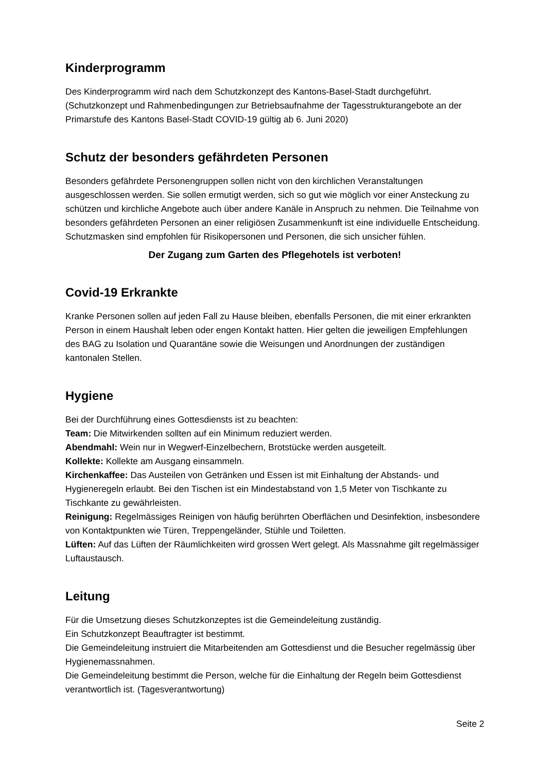Kinderprogramm
Des Kinderprogramm wird nach dem Schutzkonzept des Kantons-Basel-Stadt durchgeführt. (Schutzkonzept und Rahmenbedingungen zur Betriebsaufnahme der Tagesstrukturangebote an der Primarstufe des Kantons Basel-Stadt COVID-19 gültig ab 6. Juni 2020)
Schutz der besonders gefährdeten Personen
Besonders gefährdete Personengruppen sollen nicht von den kirchlichen Veranstaltungen ausgeschlossen werden. Sie sollen ermutigt werden, sich so gut wie möglich vor einer Ansteckung zu schützen und kirchliche Angebote auch über andere Kanäle in Anspruch zu nehmen. Die Teilnahme von besonders gefährdeten Personen an einer religiösen Zusammenkunft ist eine individuelle Entscheidung.
Schutzmasken sind empfohlen für Risikopersonen und Personen, die sich unsicher fühlen.
Der Zugang zum Garten des Pflegehotels ist verboten!
Covid-19 Erkrankte
Kranke Personen sollen auf jeden Fall zu Hause bleiben, ebenfalls Personen, die mit einer erkrankten Person in einem Haushalt leben oder engen Kontakt hatten. Hier gelten die jeweiligen Empfehlungen des BAG zu Isolation und Quarantäne sowie die Weisungen und Anordnungen der zuständigen kantonalen Stellen.
Hygiene
Bei der Durchführung eines Gottesdiensts ist zu beachten:
Team: Die Mitwirkenden sollten auf ein Minimum reduziert werden.
Abendmahl: Wein nur in Wegwerf-Einzelbechern, Brotstücke werden ausgeteilt.
Kollekte: Kollekte am Ausgang einsammeln.
Kirchenkaffee: Das Austeilen von Getränken und Essen ist mit Einhaltung der Abstands- und Hygieneregeln erlaubt. Bei den Tischen ist ein Mindestabstand von 1,5 Meter von Tischkante zu Tischkante zu gewährleisten.
Reinigung: Regelmässiges Reinigen von häufig berührten Oberflächen und Desinfektion, insbesondere von Kontaktpunkten wie Türen, Treppengeländer, Stühle und Toiletten.
Lüften: Auf das Lüften der Räumlichkeiten wird grossen Wert gelegt. Als Massnahme gilt regelmässiger Luftaustausch.
Leitung
Für die Umsetzung dieses Schutzkonzeptes ist die Gemeindeleitung zuständig.
Ein Schutzkonzept Beauftragter ist bestimmt.
Die Gemeindeleitung instruiert die Mitarbeitenden am Gottesdienst und die Besucher regelmässig über Hygienemassnahmen.
Die Gemeindeleitung bestimmt die Person, welche für die Einhaltung der Regeln beim Gottesdienst verantwortlich ist. (Tagesverantwortung)
Seite 2